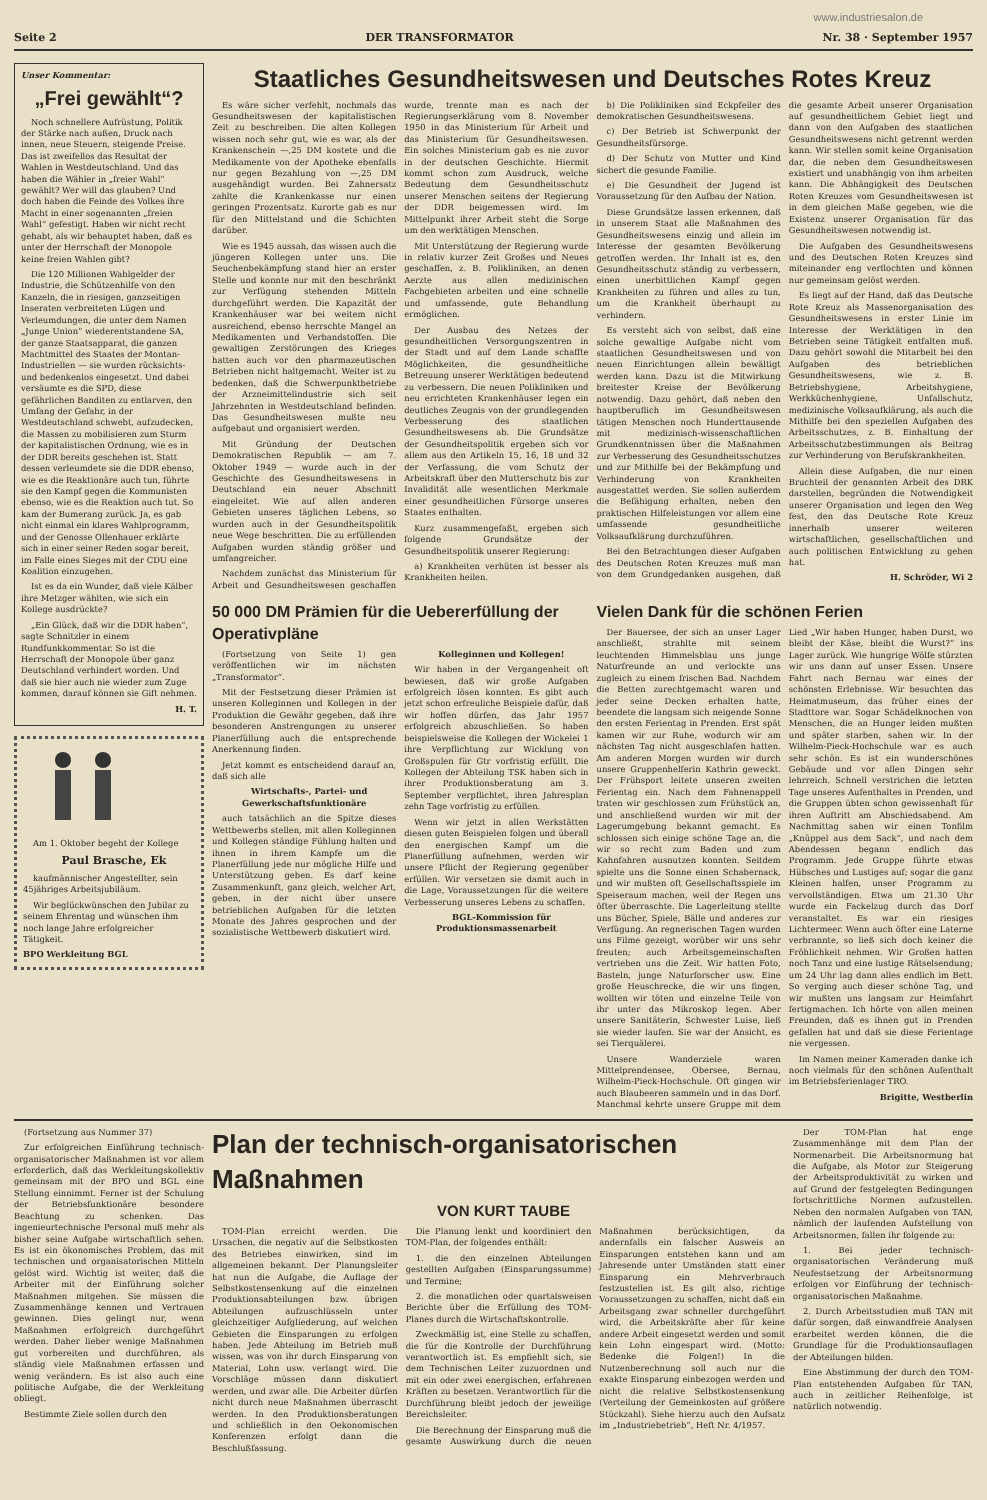www.industriesalon.de
Seite 2 DER TRANSFORMATOR Nr. 38 · September 1957
Unser Kommentar:
„Frei gewählt“?
Noch schnellere Aufrüstung, Politik der Stärke nach außen, Druck nach innen, neue Steuern, steigende Preise. Das ist zweifellos das Resultat der Wahlen in Westdeutschland. Und das haben die Wähler in „freier Wahl“ gewählt? Wer will das glauben? Und doch haben die Feinde des Volkes ihre Macht in einer sogenannten „freien Wahl“ gefestigt. Haben wir nicht recht gehabt, als wir behauptet haben, daß es unter der Herrschaft der Monopole keine freien Wahlen gibt?
Die 120 Millionen Wahlgelder der Industrie, die Schützenhilfe von den Kanzeln, die in riesigen, ganzseitigen Inseraten verbreiteten Lügen und Verleumdungen, die unter dem Namen „Junge Union“ wiederentstandene SA, der ganze Staatsapparat, die ganzen Machtmittel des Staates der Montan-Industriellen — sie wurden rücksichts- und bedenkenlos eingesetzt. Und dabei versäumte es die SPD, diese gefährlichen Banditen zu entlarven, den Umfang der Gefahr, in der Westdeutschland schwebt, aufzudecken, die Massen zu mobilisieren zum Sturm der kapitalistischen Ordnung, wie es in der DDR bereits geschehen ist. Statt dessen verleumdete sie die DDR ebenso, wie es die Reaktionäre auch tun, führte sie den Kampf gegen die Kommunisten ebenso, wie es die Reaktion auch tut. So kam der Bumerang zurück. Ja, es gab nicht einmal ein klares Wahlprogramm, und der Genosse Ollenhauer erklärte sich in einer seiner Reden sogar bereit, im Falle eines Sieges mit der CDU eine Koalition einzugehen.
Ist es da ein Wunder, daß viele Kälber ihre Metzger wählten, wie sich ein Kollege ausdrückte?
„Ein Glück, daß wir die DDR haben“, sagte Schnitzler in einem Rundfunkkommentar. So ist die Herrschaft der Monopole über ganz Deutschland verhindert worden. Und daß sie hier auch nie wieder zum Zuge kommen, darauf können sie Gift nehmen.
H. T.
Am 1. Oktober begeht der Kollege
Paul Brasche, Ek
kaufmännischer Angestellter, sein 45jähriges Arbeitsjubiläum.
Wir beglückwünschen den Jubilar zu seinem Ehrentag und wünschen ihm noch lange Jahre erfolgreicher Tätigkeit.
BPO Werkleitung BGL
Staatliches Gesundheitswesen und Deutsches Rotes Kreuz
Es wäre sicher verfehlt, nochmals das Gesundheitswesen der kapitalistischen Zeit zu beschreiben. Die alten Kollegen wissen noch sehr gut, wie es war, als der Krankenschein —,25 DM kostete und die Medikamente von der Apotheke ebenfalls nur gegen Bezahlung von —,25 DM ausgehändigt wurden. Bei Zahnersatz zahlte die Krankenkasse nur einen geringen Prozentsatz. Kurorte gab es nur für den Mittelstand und die Schichten darüber.
Wie es 1945 aussah, das wissen auch die jüngeren Kollegen unter uns. Die Seuchenbekämpfung stand hier an erster Stelle und konnte nur mit den beschränkt zur Verfügung stehenden Mitteln durchgeführt werden. Die Kapazität der Krankenhäuser war bei weitem nicht ausreichend, ebenso herrschte Mangel an Medikamenten und Verbandstoffen. Die gewaltigen Zerstörungen des Krieges hatten auch vor den pharmazeutischen Betrieben nicht haltgemacht. Weiter ist zu bedenken, daß die Schwerpunktbetriebe der Arzneimittelindustrie sich seit Jahrzehnten in Westdeutschland befinden. Das Gesundheitswesen mußte neu aufgebaut und organisiert werden.
Mit Gründung der Deutschen Demokratischen Republik — am 7. Oktober 1949 — wurde auch in der Geschichte des Gesundheitswesens in Deutschland ein neuer Abschnitt eingeleitet. Wie auf allen anderen Gebieten unseres täglichen Lebens, so wurden auch in der Gesundheitspolitik neue Wege beschritten. Die zu erfüllenden Aufgaben wurden ständig größer und umfangreicher.
Nachdem zunächst das Ministerium für Arbeit und Gesundheitswesen geschaffen wurde, trennte man es nach der Regierungserklärung vom 8. November 1950 in das Ministerium für Arbeit und das Ministerium für Gesundheitswesen. Ein solches Ministerium gab es nie zuvor in der deutschen Geschichte. Hiermit kommt schon zum Ausdruck, welche Bedeutung dem Gesundheitsschutz unserer Menschen seitens der Regierung der DDR beigemessen wird. Im Mittelpunkt ihrer Arbeit steht die Sorge um den werktätigen Menschen.
Mit Unterstützung der Regierung wurde in relativ kurzer Zeit Großes und Neues geschaffen, z. B. Polikliniken, an denen Aerzte aus allen medizinischen Fachgebieten arbeiten und eine schnelle und umfassende, gute Behandlung ermöglichen.
Der Ausbau des Netzes der gesundheitlichen Versorgungszentren in der Stadt und auf dem Lande schaffte Möglichkeiten, die gesundheitliche Betreuung unserer Werktätigen bedeutend zu verbessern. Die neuen Polikliniken und neu errichteten Krankenhäuser legen ein deutliches Zeugnis von der grundlegenden Verbesserung des staatlichen Gesundheitswesens ab. Die Grundsätze der Gesundheitspolitik ergeben sich vor allem aus den Artikeln 15, 16, 18 und 32 der Verfassung, die vom Schutz der Arbeitskraft über den Mutterschutz bis zur Invalidität alle wesentlichen Merkmale einer gesundheitlichen Fürsorge unseres Staates enthalten.
Kurz zusammengefaßt, ergeben sich folgende Grundsätze der Gesundheitspolitik unserer Regierung:
a) Krankheiten verhüten ist besser als Krankheiten heilen.
b) Die Polikliniken sind Eckpfeiler des demokratischen Gesundheitswesens.
c) Der Betrieb ist Schwerpunkt der Gesundheitsfürsorge.
d) Der Schutz von Mutter und Kind sichert die gesunde Familie.
e) Die Gesundheit der Jugend ist Voraussetzung für den Aufbau der Nation.
Diese Grundsätze lassen erkennen, daß in unserem Staat alle Maßnahmen des Gesundheitswesens einzig und allein im Interesse der gesamten Bevölkerung getroffen werden. Ihr Inhalt ist es, den Gesundheitsschutz ständig zu verbessern, einen unerbittlichen Kampf gegen Krankheiten zu führen und alles zu tun, um die Krankheit überhaupt zu verhindern.
Es versteht sich von selbst, daß eine solche gewaltige Aufgabe nicht vom staatlichen Gesundheitswesen und von neuen Einrichtungen allein bewältigt werden kann. Dazu ist die Mitwirkung breitester Kreise der Bevölkerung notwendig. Dazu gehört, daß neben den hauptberuflich im Gesundheitswesen tätigen Menschen noch Hunderttausende mit medizinisch-wissenschaftlichen Grundkenntnissen über die Maßnahmen zur Verbesserung des Gesundheitsschutzes und zur Mithilfe bei der Bekämpfung und Verhinderung von Krankheiten ausgestattet werden. Sie sollen außerdem die Befähigung erhalten, neben den praktischen Hilfeleistungen vor allem eine umfassende gesundheitliche Volksaufklärung durchzuführen.
Bei den Betrachtungen dieser Aufgaben des Deutschen Roten Kreuzes muß man von dem Grundgedanken ausgehen, daß die gesamte Arbeit unserer Organisation auf gesundheitlichem Gebiet liegt und dann von den Aufgaben des staatlichen Gesundheitswesens nicht getrennt werden kann. Wir stellen somit keine Organisation dar, die neben dem Gesundheitswesen existiert und unabhängig von ihm arbeiten kann. Die Abhängigkeit des Deutschen Roten Kreuzes vom Gesundheitswesen ist in dem gleichen Maße gegeben, wie die Existenz unserer Organisation für das Gesundheitswesen notwendig ist.
Die Aufgaben des Gesundheitswesens und des Deutschen Roten Kreuzes sind miteinander eng verflochten und können nur gemeinsam gelöst werden.
Es liegt auf der Hand, daß das Deutsche Rote Kreuz als Massenorganisation des Gesundheitswesens in erster Linie im Interesse der Werktätigen in den Betrieben seine Tätigkeit entfalten muß. Dazu gehört sowohl die Mitarbeit bei den Aufgaben des betrieblichen Gesundheitswesens, wie z. B. Betriebshygiene, Arbeitshygiene, Werkküchenhygiene, Unfallschutz, medizinische Volksaufklärung, als auch die Mithilfe bei den speziellen Aufgaben des Arbeitsschutzes, z. B. Einhaltung der Arbeitsschutzbestimmungen als Beitrag zur Verhinderung von Berufskrankheiten.
Allein diese Aufgaben, die nur einen Bruchteil der genannten Arbeit des DRK darstellen, begründen die Notwendigkeit unserer Organisation und legen den Weg fest, den das Deutsche Rote Kreuz innerhalb unserer weiteren wirtschaftlichen, gesellschaftlichen und auch politischen Entwicklung zu gehen hat.
H. Schröder, Wi 2
50 000 DM Prämien für die Uebererfüllung der Operativpläne
(Fortsetzung von Seite 1) gen veröffentlichen wir im nächsten „Transformator“.
Mit der Festsetzung dieser Prämien ist unseren Kolleginnen und Kollegen in der Produktion die Gewähr gegeben, daß ihre besonderen Anstrengungen zu unserer Planerfüllung auch die entsprechende Anerkennung finden.
Jetzt kommt es entscheidend darauf an, daß sich alle
Wirtschafts-, Partei- und Gewerkschaftsfunktionäre
auch tatsächlich an die Spitze dieses Wettbewerbs stellen, mit allen Kolleginnen und Kollegen ständige Fühlung halten und ihnen in ihrem Kampfe um die Planerfüllung jede nur mögliche Hilfe und Unterstützung geben. Es darf keine Zusammenkunft, ganz gleich, welcher Art, geben, in der nicht über unsere betrieblichen Aufgaben für die letzten Monate des Jahres gesprochen und der sozialistische Wettbewerb diskutiert wird.
Kolleginnen und Kollegen!
Wir haben in der Vergangenheit oft bewiesen, daß wir große Aufgaben erfolgreich lösen konnten. Es gibt auch jetzt schon erfreuliche Beispiele dafür, daß wir hoffen dürfen, das Jahr 1957 erfolgreich abzuschließen. So haben beispielsweise die Kollegen der Wickelei 1 ihre Verpflichtung zur Wicklung von Großspulen für Gtr vorfristig erfüllt. Die Kollegen der Abteilung TSK haben sich in ihrer Produktionsberatung am 3. September verpflichtet, ihren Jahresplan zehn Tage vorfristig zu erfüllen.
Wenn wir jetzt in allen Werkstätten diesen guten Beispielen folgen und überall den energischen Kampf um die Planerfüllung aufnehmen, werden wir unsere Pflicht der Regierung gegenüber erfüllen. Wir versetzen sie damit auch in die Lage, Voraussetzungen für die weitere Verbesserung unseres Lebens zu schaffen.
BGL-Kommission für Produktionsmassenarbeit
Vielen Dank für die schönen Ferien
Der Bauersee, der sich an unser Lager anschließt, strahlte mit seinem leuchtenden Himmelsblau uns junge Naturfreunde an und verlockte uns zugleich zu einem frischen Bad. Nachdem die Betten zurechtgemacht waren und jeder seine Decken erhalten hatte, beendete die langsam sich neigende Sonne den ersten Ferientag in Prenden. Erst spät kamen wir zur Ruhe, wodurch wir am nächsten Tag nicht ausgeschlafen hatten. Am anderen Morgen wurden wir durch unsere Gruppenhelferin Kathrin geweckt. Der Frühsport leitete unseren zweiten Ferientag ein. Nach dem Fahnenappell traten wir geschlossen zum Frühstück an, und anschließend wurden wir mit der Lagerumgebung bekannt gemacht. Es schlossen sich einige schöne Tage an, die wir so recht zum Baden und zum Kahnfahren ausnutzen konnten. Seitdem spielte uns die Sonne einen Schabernack, und wir mußten oft Gesellschaftsspiele im Speiseraum machen, weil der Regen uns öfter überraschte. Die Lagerleitung stellte uns Bücher, Spiele, Bälle und anderes zur Verfügung. An regnerischen Tagen wurden uns Filme gezeigt, worüber wir uns sehr freuten; auch Arbeitsgemeinschaften vertrieben uns die Zeit. Wir hatten Foto, Basteln, junge Naturforscher usw. Eine große Heuschrecke, die wir uns fingen, wollten wir töten und einzelne Teile von ihr unter das Mikroskop legen. Aber unsere Sanitäterin, Schwester Luise, ließ sie wieder laufen. Sie war der Ansicht, es sei Tierquälerei.
Unsere Wanderziele waren Mittelprendensee, Obersee, Bernau, Wilhelm-Pieck-Hochschule. Oft gingen wir auch Blaubeeren sammeln und in das Dorf. Manchmal kehrte unsere Gruppe mit dem Lied „Wir haben Hunger, haben Durst, wo bleibt der Käse, bleibt die Wurst?“ ins Lager zurück. Wie hungrige Wölfe stürzten wir uns dann auf unser Essen. Unsere Fahrt nach Bernau war eines der schönsten Erlebnisse. Wir besuchten das Heimatmuseum, das früher eines der Stadttore war. Sogar Schädelknochen von Menschen, die an Hunger leiden mußten und später starben, sahen wir. In der Wilhelm-Pieck-Hochschule war es auch sehr schön. Es ist ein wunderschönes Gebäude und vor allen Dingen sehr lehrreich. Schnell verstrichen die letzten Tage unseres Aufenthaltes in Prenden, und die Gruppen übten schon gewissenhaft für ihren Auftritt am Abschiedsabend. Am Nachmittag sahen wir einen Tonfilm „Knüppel aus dem Sack“, und nach dem Abendessen begann endlich das Programm. Jede Gruppe führte etwas Hübsches und Lustiges auf; sogar die ganz Kleinen halfen, unser Programm zu vervollständigen. Etwa um 21.30 Uhr wurde ein Fackelzug durch das Dorf veranstaltet. Es war ein riesiges Lichtermeer. Wenn auch öfter eine Laterne verbrannte, so ließ sich doch keiner die Fröhlichkeit nehmen. Wir Großen hatten noch Tanz und eine lustige Rätselsendung; um 24 Uhr lag dann alles endlich im Bett. So verging auch dieser schöne Tag, und wir mußten uns langsam zur Heimfahrt fertigmachen. Ich hörte von allen meinen Freunden, daß es ihnen gut in Prenden gefallen hat und daß sie diese Ferientage nie vergessen.
Im Namen meiner Kameraden danke ich noch vielmals für den schönen Aufenthalt im Betriebsferienlager TRO.
Brigitte, Westberlin
(Fortsetzung aus Nummer 37)
Zur erfolgreichen Einführung technisch-organisatorischer Maßnahmen ist vor allem erforderlich, daß das Werkleitungskollektiv gemeinsam mit der BPO und BGL eine Stellung einnimmt. Ferner ist der Schulung der Betriebsfunktionäre besondere Beachtung zu schenken. Das ingenieurtechnische Personal muß mehr als bisher seine Aufgabe wirtschaftlich sehen. Es ist ein ökonomisches Problem, das mit technischen und organisatorischen Mitteln gelöst wird. Wichtig ist weiter, daß die Arbeiter mit der Einführung solcher Maßnahmen mitgehen. Sie müssen die Zusammenhänge kennen und Vertrauen gewinnen. Dies gelingt nur, wenn Maßnahmen erfolgreich durchgeführt werden. Daher lieber wenige Maßnahmen gut vorbereiten und durchführen, als ständig viele Maßnahmen erfassen und wenig verändern. Es ist also auch eine politische Aufgabe, die der Werkleitung obliegt.
Bestimmte Ziele sollen durch den
Plan der technisch-organisatorischen Maßnahmen
VON KURT TAUBE
TOM-Plan erreicht werden. Die Ursachen, die negativ auf die Selbstkosten des Betriebes einwirken, sind im allgemeinen bekannt. Der Planungsleiter hat nun die Aufgabe, die Auflage der Selbstkostensenkung auf die einzelnen Produktionsabteilungen bzw. übrigen Abteilungen aufzuschlüsseln unter gleichzeitiger Aufgliederung, auf welchen Gebieten die Einsparungen zu erfolgen haben. Jede Abteilung im Betrieb muß wissen, was von ihr durch Einsparung von Material, Lohn usw. verlangt wird. Die Vorschläge müssen dann diskutiert werden, und zwar alle. Die Arbeiter dürfen nicht durch neue Maßnahmen überrascht werden. In den Produktionsberatungen und schließlich in den Oekonomischen Konferenzen erfolgt dann die Beschlußfassung.
Die Planung lenkt und koordiniert den TOM-Plan, der folgendes enthält:
1. die den einzelnen Abteilungen gestellten Aufgaben (Einsparungssumme) und Termine;
2. die monatlichen oder quartalsweisen Berichte über die Erfüllung des TOM-Planes durch die Wirtschaftskontrolle.
Zweckmäßig ist, eine Stelle zu schaffen, die für die Kontrolle der Durchführung verantwortlich ist. Es empfiehlt sich, sie dem Technischen Leiter zuzuordnen und mit ein oder zwei energischen, erfahrenen Kräften zu besetzen. Verantwortlich für die Durchführung bleibt jedoch der jeweilige Bereichsleiter.
Die Berechnung der Einsparung muß die gesamte Auswirkung durch die neuen Maßnahmen berücksichtigen, da andernfalls ein falscher Ausweis an Einsparungen entstehen kann und am Jahresende unter Umständen statt einer Einsparung ein Mehrverbrauch festzustellen ist. Es gilt also, richtige Voraussetzungen zu schaffen, nicht daß ein Arbeitsgang zwar schneller durchgeführt wird, die Arbeitskräfte aber für keine andere Arbeit eingesetzt werden und somit kein Lohn eingespart wird. (Motto: Bedenke die Folgen!) In die Nutzenberechnung soll auch nur die exakte Einsparung einbezogen werden und nicht die relative Selbstkostensenkung (Verteilung der Gemeinkosten auf größere Stückzahl). Siehe hierzu auch den Aufsatz im „Industriebetrieb“, Heft Nr. 4/1957.
Der TOM-Plan hat enge Zusammenhänge mit dem Plan der Normenarbeit. Die Arbeitsnormung hat die Aufgabe, als Motor zur Steigerung der Arbeitsproduktivität zu wirken und auf Grund der festgelegten Bedingungen fortschrittliche Normen aufzustellen. Neben den normalen Aufgaben von TAN, nämlich der laufenden Aufstellung von Arbeitsnormen, fallen ihr folgende zu:
1. Bei jeder technisch-organisatorischen Veränderung muß Neufestsetzung der Arbeitsnormung erfolgen vor Einführung der technisch-organisatorischen Maßnahme.
2. Durch Arbeitsstudien muß TAN mit dafür sorgen, daß einwandfreie Analysen erarbeitet werden können, die die Grundlage für die Produktionsauflagen der Abteilungen bilden.
Eine Abstimmung der durch den TOM-Plan entstehenden Aufgaben für TAN, auch in zeitlicher Reihenfolge, ist natürlich notwendig.